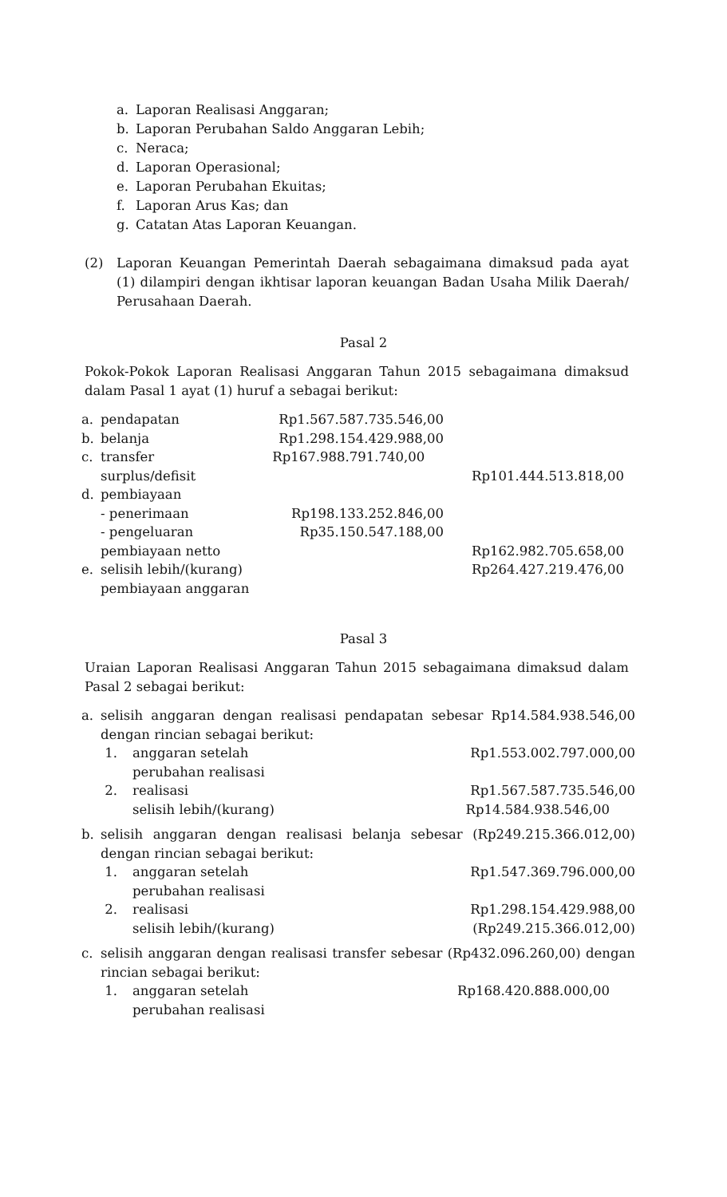a. Laporan Realisasi Anggaran;
b. Laporan Perubahan Saldo Anggaran Lebih;
c. Neraca;
d. Laporan Operasional;
e. Laporan Perubahan Ekuitas;
f. Laporan Arus Kas; dan
g. Catatan Atas Laporan Keuangan.
(2) Laporan Keuangan Pemerintah Daerah sebagaimana dimaksud pada ayat (1) dilampiri dengan ikhtisar laporan keuangan Badan Usaha Milik Daerah/ Perusahaan Daerah.
Pasal 2
Pokok-Pokok Laporan Realisasi Anggaran Tahun 2015 sebagaimana dimaksud dalam Pasal 1 ayat (1) huruf a sebagai berikut:
| a. | pendapatan | Rp1.567.587.735.546,00 | |
| b. | belanja | Rp1.298.154.429.988,00 | |
| c. | transfer | Rp167.988.791.740,00 | |
| | surplus/defisit | | Rp101.444.513.818,00 |
| d. | pembiayaan | | |
| | - penerimaan | Rp198.133.252.846,00 | |
| | - pengeluaran | Rp35.150.547.188,00 | |
| | pembiayaan netto | | Rp162.982.705.658,00 |
| e. | selisih lebih/(kurang) pembiayaan anggaran | | Rp264.427.219.476,00 |
Pasal 3
Uraian Laporan Realisasi Anggaran Tahun 2015 sebagaimana dimaksud dalam Pasal 2 sebagai berikut:
| a. | selisih anggaran dengan realisasi pendapatan sebesar Rp14.584.938.546,00 dengan rincian sebagai berikut: | | |
| | 1. | anggaran setelah perubahan realisasi | Rp1.553.002.797.000,00 |
| | 2. | realisasi | Rp1.567.587.735.546,00 |
| | | selisih lebih/(kurang) | Rp14.584.938.546,00 |
| b. | selisih anggaran dengan realisasi belanja sebesar (Rp249.215.366.012,00) dengan rincian sebagai berikut: | | |
| | 1. | anggaran setelah perubahan realisasi | Rp1.547.369.796.000,00 |
| | 2. | realisasi | Rp1.298.154.429.988,00 |
| | | selisih lebih/(kurang) | (Rp249.215.366.012,00) |
| c. | selisih anggaran dengan realisasi transfer sebesar (Rp432.096.260,00) dengan rincian sebagai berikut: | | |
| | 1. | anggaran setelah perubahan realisasi | Rp168.420.888.000,00 |